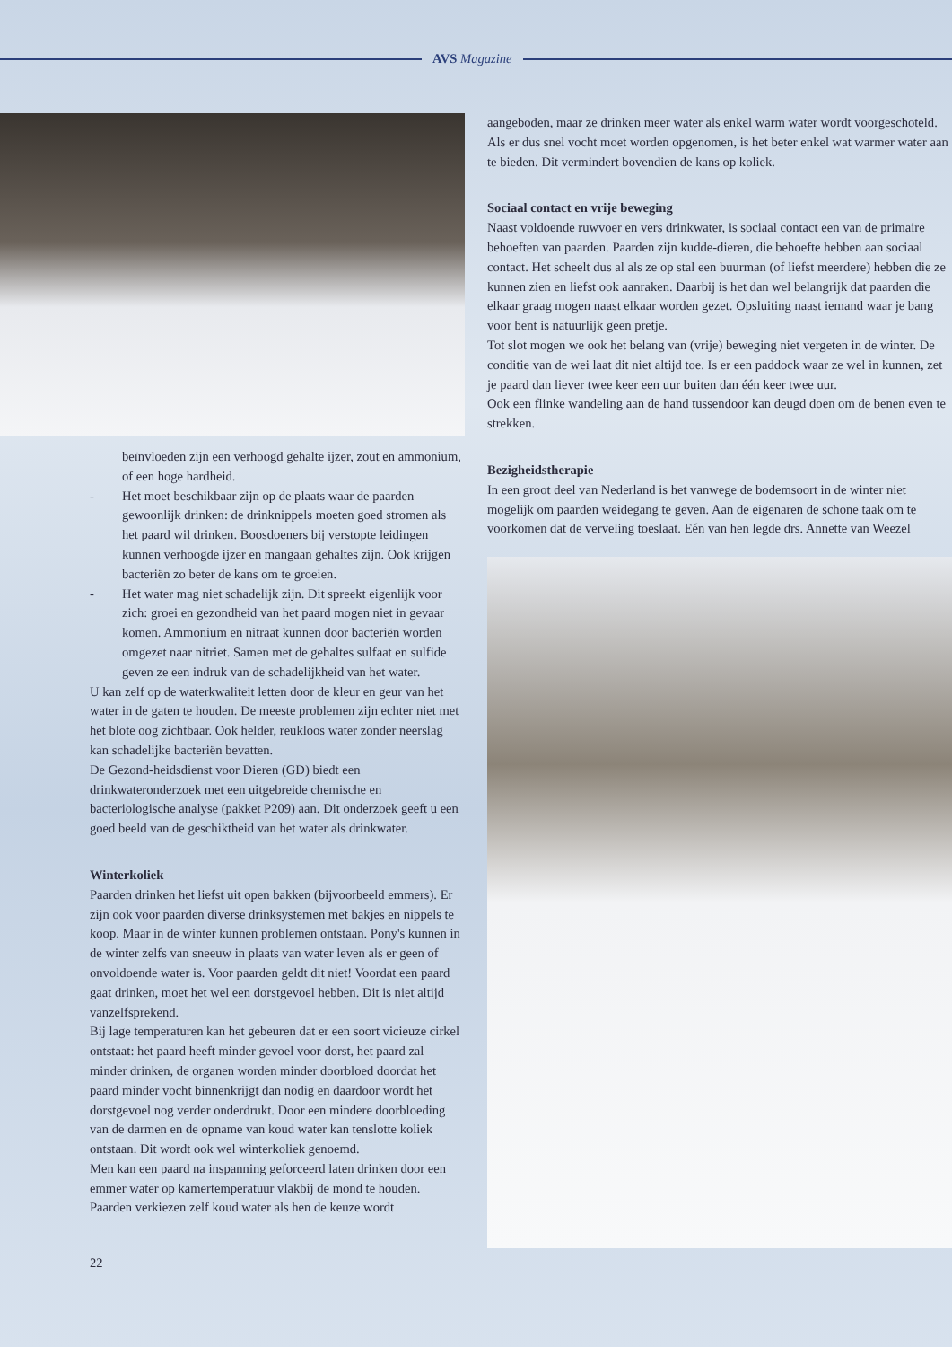AVS Magazine
beïnvloeden zijn een verhoogd gehalte ijzer, zout en ammonium, of een hoge hardheid.
- Het moet beschikbaar zijn op de plaats waar de paarden gewoonlijk drinken: de drinknippels moeten goed stromen als het paard wil drinken. Boosdoeners bij verstopte leidingen kunnen verhoogde ijzer en mangaan gehaltes zijn. Ook krijgen bacteriën zo beter de kans om te groeien.
- Het water mag niet schadelijk zijn. Dit spreekt eigenlijk voor zich: groei en gezondheid van het paard mogen niet in gevaar komen. Ammonium en nitraat kunnen door bacteriën worden omgezet naar nitriet. Samen met de gehaltes sulfaat en sulfide geven ze een indruk van de schadelijkheid van het water.
U kan zelf op de waterkwaliteit letten door de kleur en geur van het water in de gaten te houden. De meeste problemen zijn echter niet met het blote oog zichtbaar. Ook helder, reukloos water zonder neerslag kan schadelijke bacteriën bevatten.
De Gezond-heidsdienst voor Dieren (GD) biedt een drinkwateronderzoek met een uitgebreide chemische en bacteriologische analyse (pakket P209) aan. Dit onderzoek geeft u een goed beeld van de geschiktheid van het water als drinkwater.
Winterkoliek
Paarden drinken het liefst uit open bakken (bijvoorbeeld emmers). Er zijn ook voor paarden diverse drinksystemen met bakjes en nippels te koop. Maar in de winter kunnen problemen ontstaan. Pony's kunnen in de winter zelfs van sneeuw in plaats van water leven als er geen of onvoldoende water is. Voor paarden geldt dit niet! Voordat een paard gaat drinken, moet het wel een dorstgevoel hebben. Dit is niet altijd vanzelfsprekend.
Bij lage temperaturen kan het gebeuren dat er een soort vicieuze cirkel ontstaat: het paard heeft minder gevoel voor dorst, het paard zal minder drinken, de organen worden minder doorbloed doordat het paard minder vocht binnenkrijgt dan nodig en daardoor wordt het dorstgevoel nog verder onderdrukt. Door een mindere doorbloeding van de darmen en de opname van koud water kan tenslotte koliek ontstaan. Dit wordt ook wel winterkoliek genoemd.
Men kan een paard na inspanning geforceerd laten drinken door een emmer water op kamertemperatuur vlakbij de mond te houden. Paarden verkiezen zelf koud water als hen de keuze wordt
22
aangeboden, maar ze drinken meer water als enkel warm water wordt voorgeschoteld. Als er dus snel vocht moet worden opgenomen, is het beter enkel wat warmer water aan te bieden. Dit vermindert bovendien de kans op koliek.
Sociaal contact en vrije beweging
Naast voldoende ruwvoer en vers drinkwater, is sociaal contact een van de primaire behoeften van paarden. Paarden zijn kudde-dieren, die behoefte hebben aan sociaal contact. Het scheelt dus al als ze op stal een buurman (of liefst meerdere) hebben die ze kunnen zien en liefst ook aanraken. Daarbij is het dan wel belangrijk dat paarden die elkaar graag mogen naast elkaar worden gezet. Opsluiting naast iemand waar je bang voor bent is natuurlijk geen pretje.
Tot slot mogen we ook het belang van (vrije) beweging niet vergeten in de winter. De conditie van de wei laat dit niet altijd toe. Is er een paddock waar ze wel in kunnen, zet je paard dan liever twee keer een uur buiten dan één keer twee uur.
Ook een flinke wandeling aan de hand tussendoor kan deugd doen om de benen even te strekken.
Bezigheidstherapie
In een groot deel van Nederland is het vanwege de bodemsoort in de winter niet mogelijk om paarden weidegang te geven. Aan de eigenaren de schone taak om te voorkomen dat de verveling toeslaat. Eén van hen legde drs. Annette van Weezel